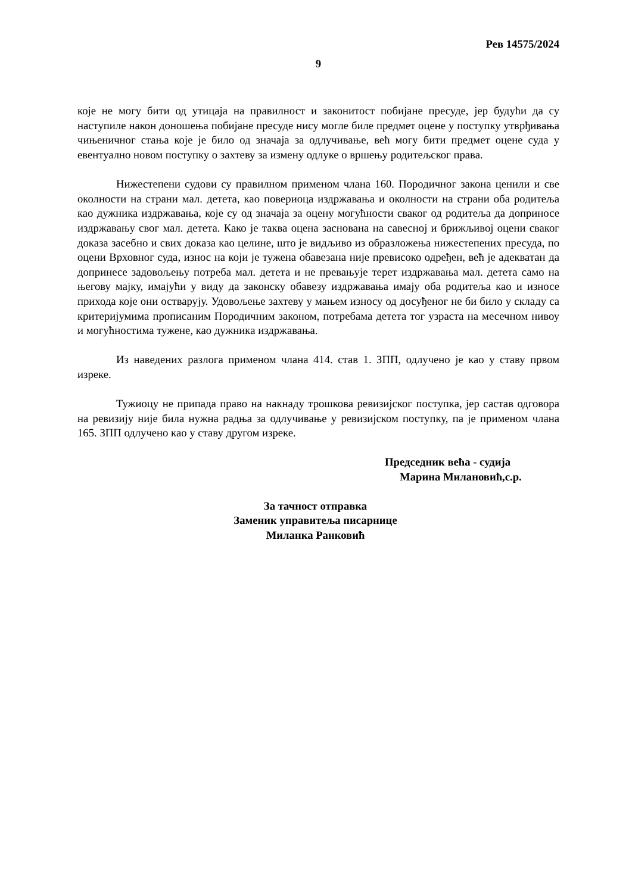Рев 14575/2024
9
које не могу бити од утицаја на правилност и законитост побијане пресуде, јер будући да су наступиле након доношења побијане пресуде нису могле биле предмет оцене у поступку утврђивања чињеничног стања које је било од значаја за одлучивање, већ могу бити предмет оцене суда у евентуално новом поступку о захтеву за измену одлуке о вршењу родитељског права.
Нижестепени судови су правилном применом члана 160. Породичног закона ценили и све околности на страни мал. детета, као повериоца издржавања и околности на страни оба родитеља као дужника издржавања, које су од значаја за оцену могућности сваког од родитеља да доприносе издржавању свог мал. детета. Како је таква оцена заснована на савесној и брижљивој оцени сваког доказа засебно и свих доказа као целине, што је видљиво из образложења нижестепених пресуда, по оцени Врховног суда, износ на који је тужена обавезана није превисоко одређен, већ је адекватан да допринесе задовољењу потреба мал. детета и не превањује терет издржавања мал. детета само на његову мајку, имајући у виду да законску обавезу издржавања имају оба родитеља као и износе прихода које они остварују. Удовољење захтеву у мањем износу од досуђеног не би било у складу са критеријумима прописаним Породичним законом, потребама детета тог узраста на месечном нивоу и могућностима тужене, као дужника издржавања.
Из наведених разлога применом члана 414. став 1. ЗПП, одлучено је као у ставу првом изреке.
Тужиоцу не припада право на накнаду трошкова ревизијског поступка, јер састав одговора на ревизију није била нужна радња за одлучивање у ревизијском поступку, па је применом члана 165. ЗПП одлучено као у ставу другом изреке.
Председник већа - судија
Марина Милановић,с.р.
За тачност отправка
Заменик управитеља писарнице
Миланка Ранковић